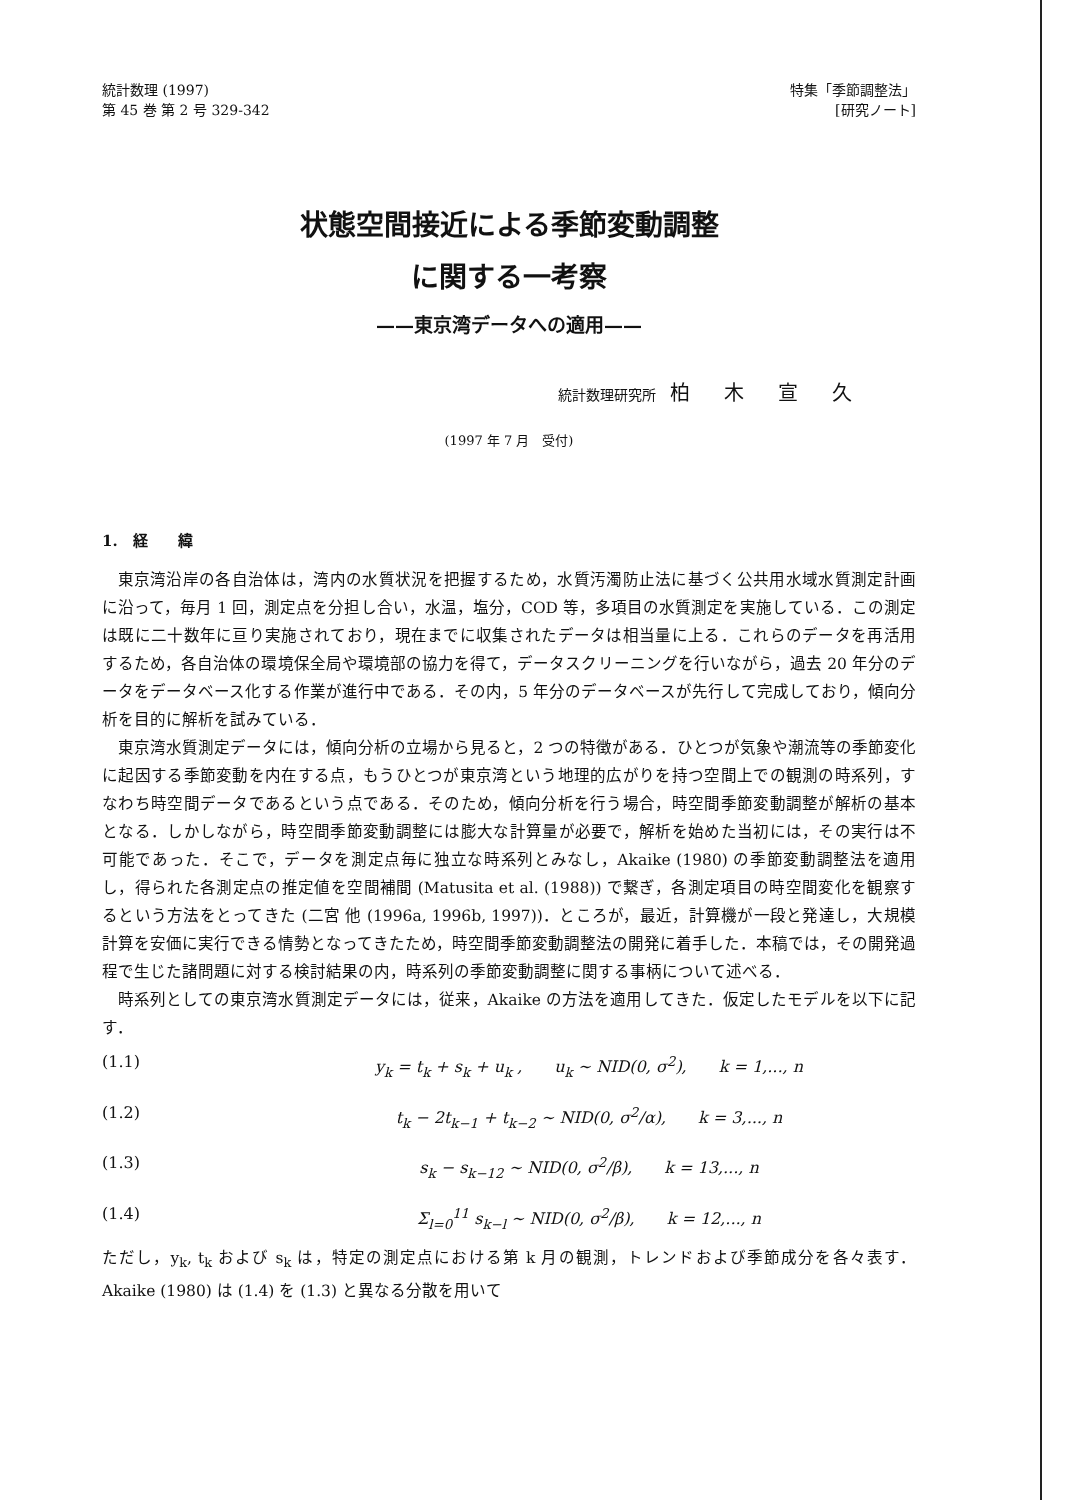統計数理 (1997)
第 45 巻 第 2 号 329-342
特集「季節調整法」
[研究ノート]
状態空間接近による季節変動調整
に関する一考察
——東京湾データへの適用——
統計数理研究所　柏木宣久
(1997 年 7 月　受付)
1.　経　　緯
東京湾沿岸の各自治体は，湾内の水質状況を把握するため，水質汚濁防止法に基づく公共用水域水質測定計画に沿って，毎月 1 回，測定点を分担し合い，水温，塩分，COD 等，多項目の水質測定を実施している．この測定は既に二十数年に亘り実施されており，現在までに収集されたデータは相当量に上る．これらのデータを再活用するため，各自治体の環境保全局や環境部の協力を得て，データスクリーニングを行いながら，過去 20 年分のデータをデータベース化する作業が進行中である．その内，5 年分のデータベースが先行して完成しており，傾向分析を目的に解析を試みている．
東京湾水質測定データには，傾向分析の立場から見ると，2 つの特徴がある．ひとつが気象や潮流等の季節変化に起因する季節変動を内在する点，もうひとつが東京湾という地理的広がりを持つ空間上での観測の時系列，すなわち時空間データであるという点である．そのため，傾向分析を行う場合，時空間季節変動調整が解析の基本となる．しかしながら，時空間季節変動調整には膨大な計算量が必要で，解析を始めた当初には，その実行は不可能であった．そこで，データを測定点毎に独立な時系列とみなし，Akaike (1980) の季節変動調整法を適用し，得られた各測定点の推定値を空間補間 (Matusita et al. (1988)) で繋ぎ，各測定項目の時空間変化を観察するという方法をとってきた (二宮 他 (1996a, 1996b, 1997))．ところが，最近，計算機が一段と発達し，大規模計算を安価に実行できる情勢となってきたため，時空間季節変動調整法の開発に着手した．本稿では，その開発過程で生じた諸問題に対する検討結果の内，時系列の季節変動調整に関する事柄について述べる．
時系列としての東京湾水質測定データには，従来，Akaike の方法を適用してきた．仮定したモデルを以下に記す．
(1.1) y<sub>k</sub> = t<sub>k</sub> + s<sub>k</sub> + u<sub>k</sub> ,　　u<sub>k</sub> ~ NID(0, σ<sup>2</sup>),　　k = 1,..., n
(1.2) t<sub>k</sub> − 2t<sub>k−1</sub> + t<sub>k−2</sub> ~ NID(0, σ<sup>2</sup>/α),　　k = 3,..., n
(1.3) s<sub>k</sub> − s<sub>k−12</sub> ~ NID(0, σ<sup>2</sup>/β),　　k = 13,..., n
(1.4) Σ<sub>l=0</sub><sup>11</sup> s<sub>k−l</sub> ~ NID(0, σ<sup>2</sup>/β),　　k = 12,..., n
ただし，y<sub>k</sub>, t<sub>k</sub> および s<sub>k</sub> は，特定の測定点における第 k 月の観測，トレンドおよび季節成分を各々表す．Akaike (1980) は (1.4) を (1.3) と異なる分散を用いて